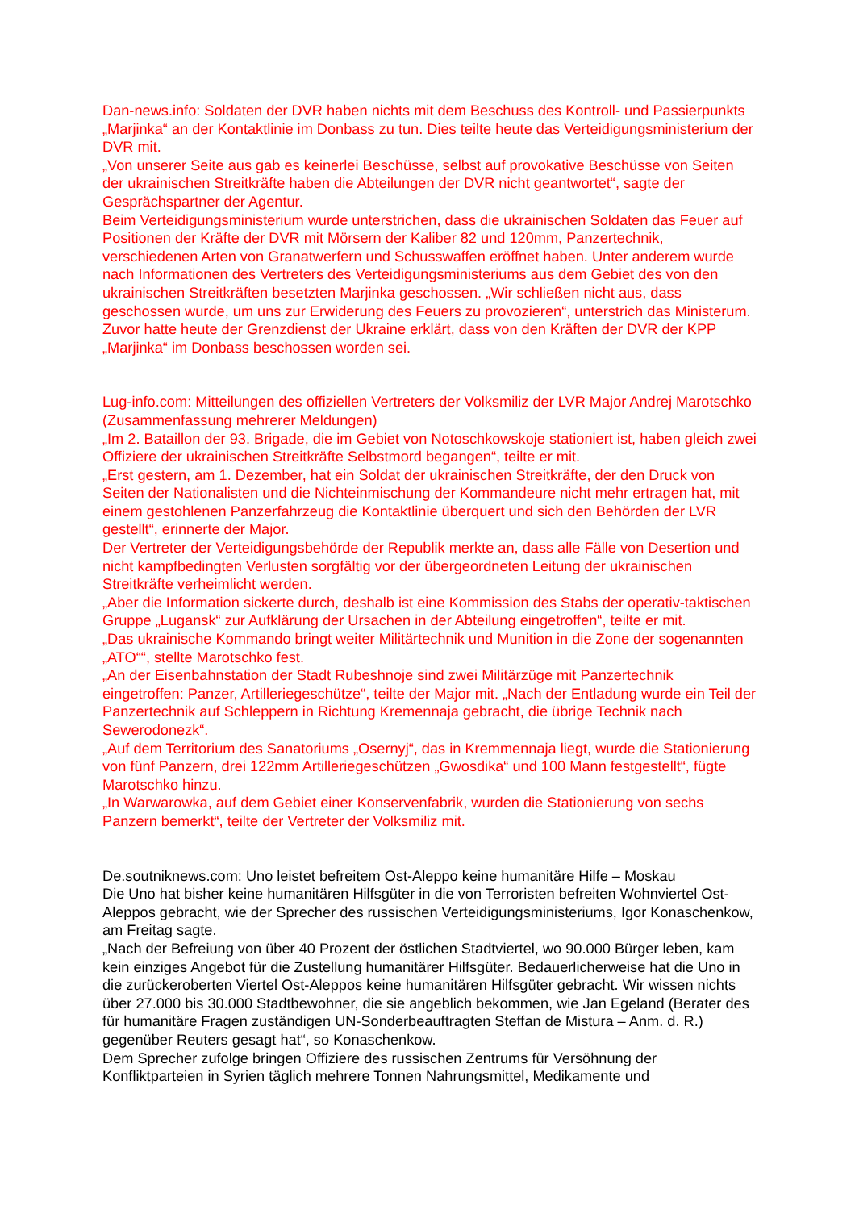Dan-news.info: Soldaten der DVR haben nichts mit dem Beschuss des Kontroll- und Passierpunkts „Marjinka“ an der Kontaktlinie im Donbass zu tun. Dies teilte heute das Verteidigungsministerium der DVR mit.
„Von unserer Seite aus gab es keinerlei Beschüsse, selbst auf provokative Beschüsse von Seiten der ukrainischen Streitkräfte haben die Abteilungen der DVR nicht geantwortet“, sagte der Gesprächspartner der Agentur.
Beim Verteidigungsministerium wurde unterstrichen, dass die ukrainischen Soldaten das Feuer auf Positionen der Kräfte der DVR mit Mörsern der Kaliber 82 und 120mm, Panzertechnik, verschiedenen Arten von Granatwerfern und Schusswaffen eröffnet haben. Unter anderem wurde nach Informationen des Vertreters des Verteidigungsministeriums aus dem Gebiet des von den ukrainischen Streitkräften besetzten Marjinka geschossen. „Wir schließen nicht aus, dass geschossen wurde, um uns zur Erwiderung des Feuers zu provozieren“, unterstrich das Ministerum.
Zuvor hatte heute der Grenzdienst der Ukraine erklärt, dass von den Kräften der DVR der KPP „Marjinka“ im Donbass beschossen worden sei.
Lug-info.com: Mitteilungen des offiziellen Vertreters der Volksmiliz der LVR Major Andrej Marotschko (Zusammenfassung mehrerer Meldungen)
„Im 2. Bataillon der 93. Brigade, die im Gebiet von Notoschkowskoje stationiert ist, haben gleich zwei Offiziere der ukrainischen Streitkräfte Selbstmord begangen“, teilte er mit.
„Erst gestern, am 1. Dezember, hat ein Soldat der ukrainischen Streitkräfte, der den Druck von Seiten der Nationalisten und die Nichteinmischung der Kommandeure nicht mehr ertragen hat, mit einem gestohlenen Panzerfahrzeug die Kontaktlinie überquert und sich den Behörden der LVR gestellt“, erinnerte der Major.
Der Vertreter der Verteidigungsbehörde der Republik merkte an, dass alle Fälle von Desertion und nicht kampfbedingten Verlusten sorgfältig vor der übergeordneten Leitung der ukrainischen Streitkräfte verheimlicht werden.
„Aber die Information sickerte durch, deshalb ist eine Kommission des Stabs der operativ-taktischen Gruppe „Lugansk“ zur Aufklärung der Ursachen in der Abteilung eingetroffen“, teilte er mit.
„Das ukrainische Kommando bringt weiter Militärtechnik und Munition in die Zone der sogenannten „ATO““, stellte Marotschko fest.
„An der Eisenbahnstation der Stadt Rubeshnoje sind zwei Militärzüge mit Panzertechnik eingetroffen: Panzer, Artilleriegeschütze“, teilte der Major mit. „Nach der Entladung wurde ein Teil der Panzertechnik auf Schleppern in Richtung Kremennaja gebracht, die übrige Technik nach Sewerodonezk“.
„Auf dem Territorium des Sanatoriums „Osernyj“, das in Kremmennaja liegt, wurde die Stationierung von fünf Panzern, drei 122mm Artilleriegeschützen „Gwosdika“ und 100 Mann festgestellt“, fügte Marotschko hinzu.
„In Warwarowka, auf dem Gebiet einer Konservenfabrik, wurden die Stationierung von sechs Panzern bemerkt“, teilte der Vertreter der Volksmiliz mit.
De.soutniknews.com: Uno leistet befreitem Ost-Aleppo keine humanitäre Hilfe – Moskau
Die Uno hat bisher keine humanitären Hilfsgüter in die von Terroristen befreiten Wohnviertel Ost-Aleppos gebracht, wie der Sprecher des russischen Verteidigungsministeriums, Igor Konaschenkow, am Freitag sagte.
„Nach der Befreiung von über 40 Prozent der östlichen Stadtviertel, wo 90.000 Bürger leben, kam kein einziges Angebot für die Zustellung humanitärer Hilfsgüter. Bedauerlicherweise hat die Uno in die zurückeroberten Viertel Ost-Aleppos keine humanitären Hilfsgüter gebracht. Wir wissen nichts über 27.000 bis 30.000 Stadtbewohner, die sie angeblich bekommen, wie Jan Egeland (Berater des für humanitäre Fragen zuständigen UN-Sonderbeauftragten Steffan de Mistura – Anm. d. R.) gegenüber Reuters gesagt hat“, so Konaschenkow.
Dem Sprecher zufolge bringen Offiziere des russischen Zentrums für Versöhnung der Konfliktparteien in Syrien täglich mehrere Tonnen Nahrungsmittel, Medikamente und